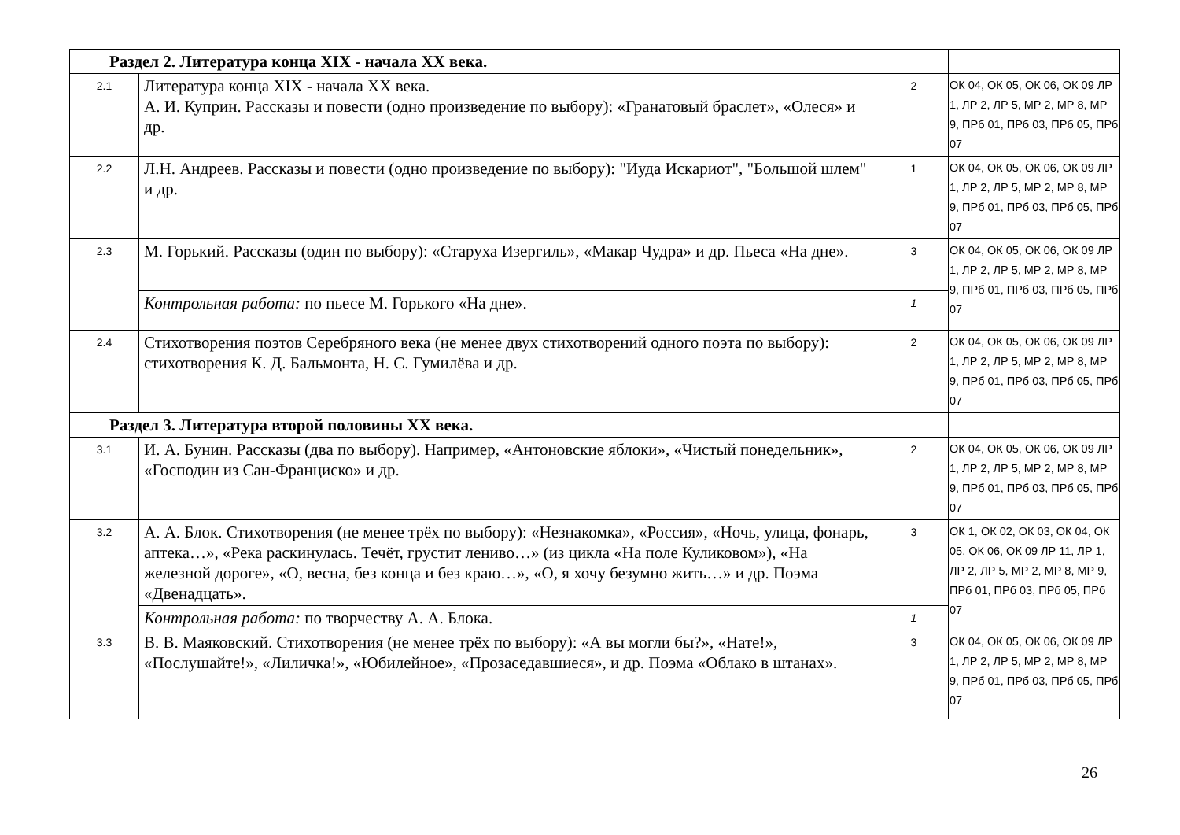| Раздел 2. Литература конца XIX - начала XX века. | | | |
| 2.1 | Литература конца XIX - начала XX века. А. И. Куприн. Рассказы и повести (одно произведение по выбору): «Гранатовый браслет», «Олеся» и др. | 2 | ОК 04, ОК 05, ОК 06, ОК 09 ЛР 1, ЛР 2, ЛР 5, МР 2, МР 8, МР 9, ПРб 01, ПРб 03, ПРб 05, ПРб 07 |
| 2.2 | Л.Н. Андреев. Рассказы и повести (одно произведение по выбору): "Иуда Искариот", "Большой шлем" и др. | 1 | ОК 04, ОК 05, ОК 06, ОК 09 ЛР 1, ЛР 2, ЛР 5, МР 2, МР 8, МР 9, ПРб 01, ПРб 03, ПРб 05, ПРб 07 |
| 2.3 | М. Горький. Рассказы (один по выбору): «Старуха Изергиль», «Макар Чудра» и др. Пьеса «На дне». | 3 | ОК 04, ОК 05, ОК 06, ОК 09 ЛР 1, ЛР 2, ЛР 5, МР 2, МР 8, МР 9, ПРб 01, ПРб 03, ПРб 05, ПРб 07 |
| | Контрольная работа: по пьесе М. Горького «На дне». | 1 | |
| 2.4 | Стихотворения поэтов Серебряного века (не менее двух стихотворений одного поэта по выбору): стихотворения К. Д. Бальмонта, Н. С. Гумилёва и др. | 2 | ОК 04, ОК 05, ОК 06, ОК 09 ЛР 1, ЛР 2, ЛР 5, МР 2, МР 8, МР 9, ПРб 01, ПРб 03, ПРб 05, ПРб 07 |
| Раздел 3. Литература второй половины XX века. | | | |
| 3.1 | И. А. Бунин. Рассказы (два по выбору). Например, «Антоновские яблоки», «Чистый понедельник», «Господин из Сан-Франциско» и др. | 2 | ОК 04, ОК 05, ОК 06, ОК 09 ЛР 1, ЛР 2, ЛР 5, МР 2, МР 8, МР 9, ПРб 01, ПРб 03, ПРб 05, ПРб 07 |
| 3.2 | А. А. Блок. Стихотворения (не менее трёх по выбору): «Незнакомка», «Россия», «Ночь, улица, фонарь, аптека…», «Река раскинулась. Течёт, грустит лениво…» (из цикла «На поле Куликовом»), «На железной дороге», «О, весна, без конца и без краю…», «О, я хочу безумно жить…» и др. Поэма «Двенадцать». | 3 | ОК 1, ОК 02, ОК 03, ОК 04, ОК 05, ОК 06, ОК 09 ЛР 11, ЛР 1, ЛР 2, ЛР 5, МР 2, МР 8, МР 9, ПРб 01, ПРб 03, ПРб 05, ПРб 07 |
| | Контрольная работа: по творчеству А. А. Блока. | 1 | |
| 3.3 | В. В. Маяковский. Стихотворения (не менее трёх по выбору): «А вы могли бы?», «Нате!», «Послушайте!», «Лиличка!», «Юбилейное», «Прозаседавшиеся», и др. Поэма «Облако в штанах». | 3 | ОК 04, ОК 05, ОК 06, ОК 09 ЛР 1, ЛР 2, ЛР 5, МР 2, МР 8, МР 9, ПРб 01, ПРб 03, ПРб 05, ПРб 07 |
26